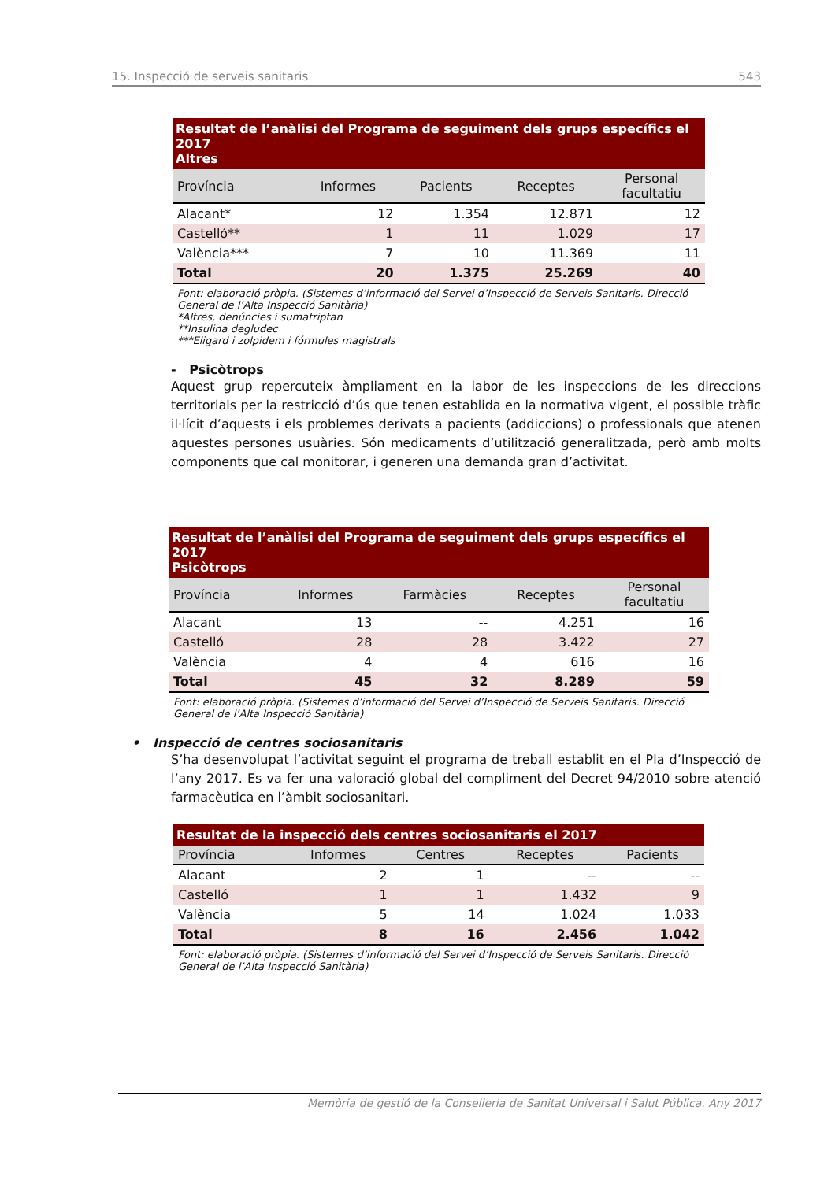15. Inspecció de serveis sanitaris 543
| Resultat de l’anàlisi del Programa de seguiment dels grups específics el 2017 Altres | | | | |
| Província | Informes | Pacients | Receptes | Personal facultatiu |
| Alacant* | 12 | 1.354 | 12.871 | 12 |
| Castelló** | 1 | 11 | 1.029 | 17 |
| València*** | 7 | 10 | 11.369 | 11 |
| Total | 20 | 1.375 | 25.269 | 40 |
Font: elaboració pròpia. (Sistemes d’informació del Servei d’Inspecció de Serveis Sanitaris. Direcció General de l’Alta Inspecció Sanitària)
*Altres, denúncies i sumatriptan
**Insulina degludec
***Eligard i zolpidem i fórmules magistrals
- Psicòtrops
Aquest grup repercuteix àmpliament en la labor de les inspeccions de les direccions territorials per la restricció d’ús que tenen establida en la normativa vigent, el possible tràfic il·lícit d’aquests i els problemes derivats a pacients (addiccions) o professionals que atenen aquestes persones usuàries. Són medicaments d’utilització generalitzada, però amb molts components que cal monitorar, i generen una demanda gran d’activitat.
| Resultat de l’anàlisi del Programa de seguiment dels grups específics el 2017 Psicòtrops | | | | |
| Província | Informes | Farmàcies | Receptes | Personal facultatiu |
| Alacant | 13 | -- | 4.251 | 16 |
| Castelló | 28 | 28 | 3.422 | 27 |
| València | 4 | 4 | 616 | 16 |
| Total | 45 | 32 | 8.289 | 59 |
Font: elaboració pròpia. (Sistemes d’informació del Servei d’Inspecció de Serveis Sanitaris. Direcció General de l’Alta Inspecció Sanitària)
• Inspecció de centres sociosanitaris
S’ha desenvolupat l’activitat seguint el programa de treball establit en el Pla d’Inspecció de l’any 2017. Es va fer una valoració global del compliment del Decret 94/2010 sobre atenció farmacèutica en l’àmbit sociosanitari.
| Resultat de la inspecció dels centres sociosanitaris el 2017 | | | | |
| Província | Informes | Centres | Receptes | Pacients |
| Alacant | 2 | 1 | -- | -- |
| Castelló | 1 | 1 | 1.432 | 9 |
| València | 5 | 14 | 1.024 | 1.033 |
| Total | 8 | 16 | 2.456 | 1.042 |
Font: elaboració pròpia. (Sistemes d’informació del Servei d’Inspecció de Serveis Sanitaris. Direcció General de l’Alta Inspecció Sanitària)
Memòria de gestió de la Conselleria de Sanitat Universal i Salut Pública. Any 2017